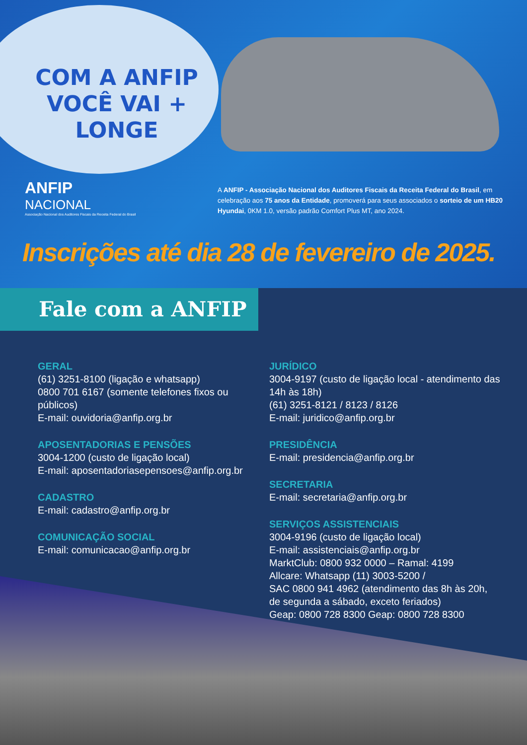COM A ANFIP
VOCÊ VAI + LONGE
ANFIP
NACIONAL
Associação Nacional dos Auditores Fiscais da Receita Federal do Brasil
A ANFIP - Associação Nacional dos Auditores Fiscais da Receita Federal do Brasil, em celebração aos 75 anos da Entidade, promoverá para seus associados o sorteio de um HB20 Hyundai, 0KM 1.0, versão padrão Comfort Plus MT, ano 2024.
Inscrições até dia 28 de fevereiro de 2025.
Fale com a ANFIP
GERAL
(61) 3251-8100 (ligação e whatsapp)
0800 701 6167 (somente telefones fixos ou públicos)
E-mail: ouvidoria@anfip.org.br
APOSENTADORIAS E PENSÕES
3004-1200 (custo de ligação local)
E-mail: aposentadoriasepensoes@anfip.org.br
CADASTRO
E-mail: cadastro@anfip.org.br
COMUNICAÇÃO SOCIAL
E-mail: comunicacao@anfip.org.br
JURÍDICO
3004-9197 (custo de ligação local - atendimento das 14h às 18h)
(61) 3251-8121 / 8123 / 8126
E-mail: juridico@anfip.org.br
PRESIDÊNCIA
E-mail: presidencia@anfip.org.br
SECRETARIA
E-mail: secretaria@anfip.org.br
SERVIÇOS ASSISTENCIAIS
3004-9196 (custo de ligação local)
E-mail: assistenciais@anfip.org.br
MarktClub: 0800 932 0000 – Ramal: 4199
Allcare: Whatsapp (11) 3003-5200 /
SAC 0800 941 4962 (atendimento das 8h às 20h, de segunda a sábado, exceto feriados)
Geap: 0800 728 8300 Geap: 0800 728 8300